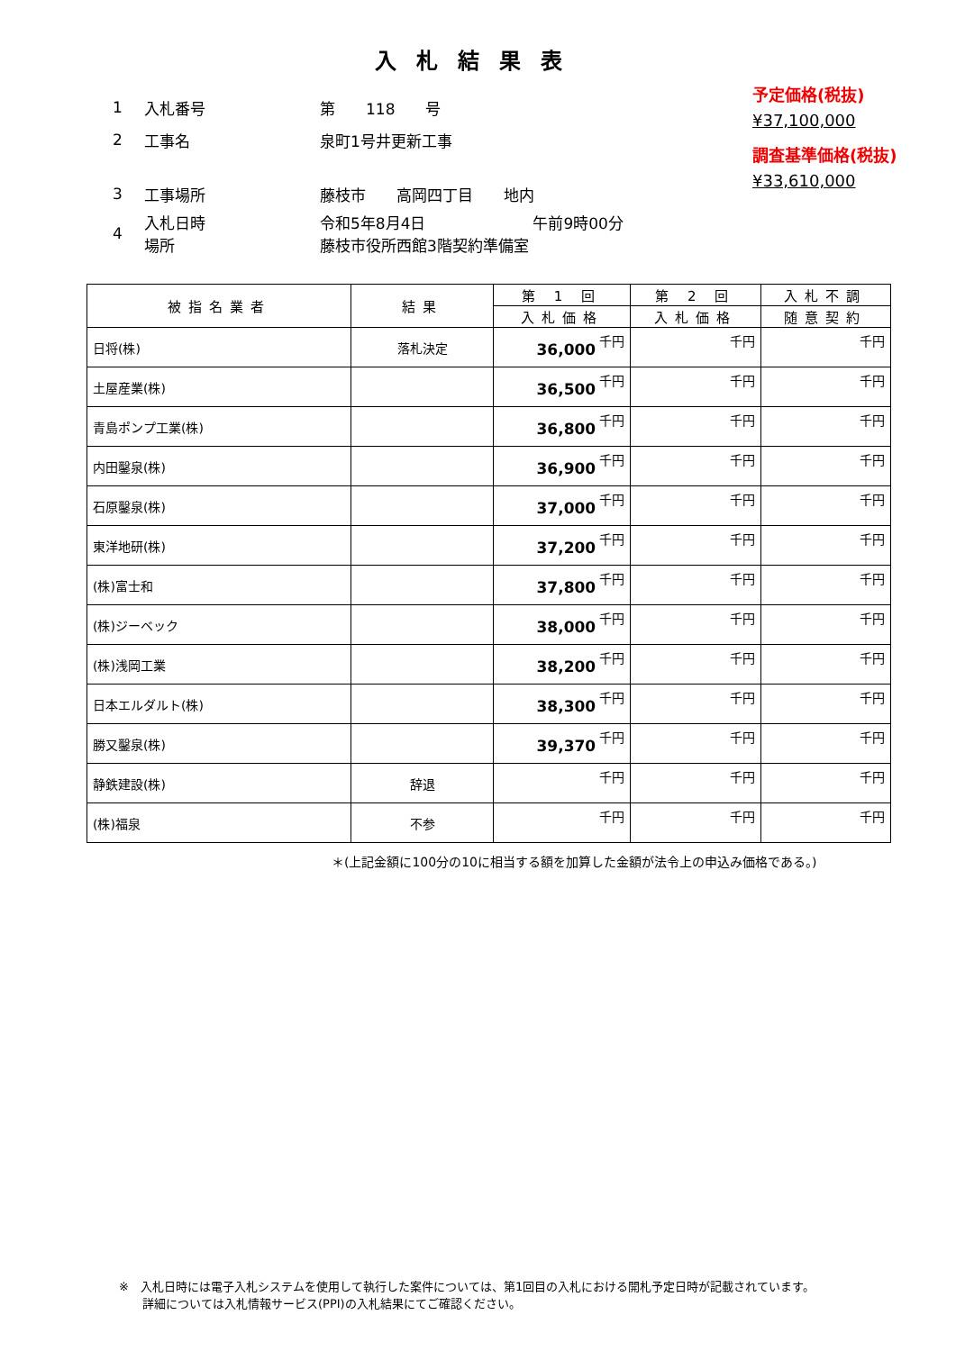入札結果表
予定価格(税抜)
¥37,100,000
調査基準価格(税抜)
¥33,610,000
1 入札番号 第　　118　　号
2 工事名 泉町1号井更新工事
3 工事場所 藤枝市　　高岡四丁目　　地内
4 入札日時
場所 令和5年8月4日　　　　　　　午前9時00分
藤枝市役所西館3階契約準備室
| 被指名業者 | 結果 | 第 1 回 | 第 2 回 | 入札不調 |
| --- | --- | --- | --- | --- |
| | | 入札価格 | 入札価格 | 随意契約 |
| 日将(株) | 落札決定 | 36,000 千円 | 千円 | 千円 |
| 土屋産業(株) | | 36,500 千円 | 千円 | 千円 |
| 青島ポンプ工業(株) | | 36,800 千円 | 千円 | 千円 |
| 内田鑿泉(株) | | 36,900 千円 | 千円 | 千円 |
| 石原鑿泉(株) | | 37,000 千円 | 千円 | 千円 |
| 東洋地研(株) | | 37,200 千円 | 千円 | 千円 |
| (株)富士和 | | 37,800 千円 | 千円 | 千円 |
| (株)ジーベック | | 38,000 千円 | 千円 | 千円 |
| (株)浅岡工業 | | 38,200 千円 | 千円 | 千円 |
| 日本エルダルト(株) | | 38,300 千円 | 千円 | 千円 |
| 勝又鑿泉(株) | | 39,370 千円 | 千円 | 千円 |
| 静鉄建設(株) | 辞退 | 千円 | 千円 | 千円 |
| (株)福泉 | 不参 | 千円 | 千円 | 千円 |
＊(上記金額に100分の10に相当する額を加算した金額が法令上の申込み価格である。)
※　入札日時には電子入札システムを使用して執行した案件については、第1回目の入札における開札予定日時が記載されています。
　　詳細については入札情報サービス(PPI)の入札結果にてご確認ください。